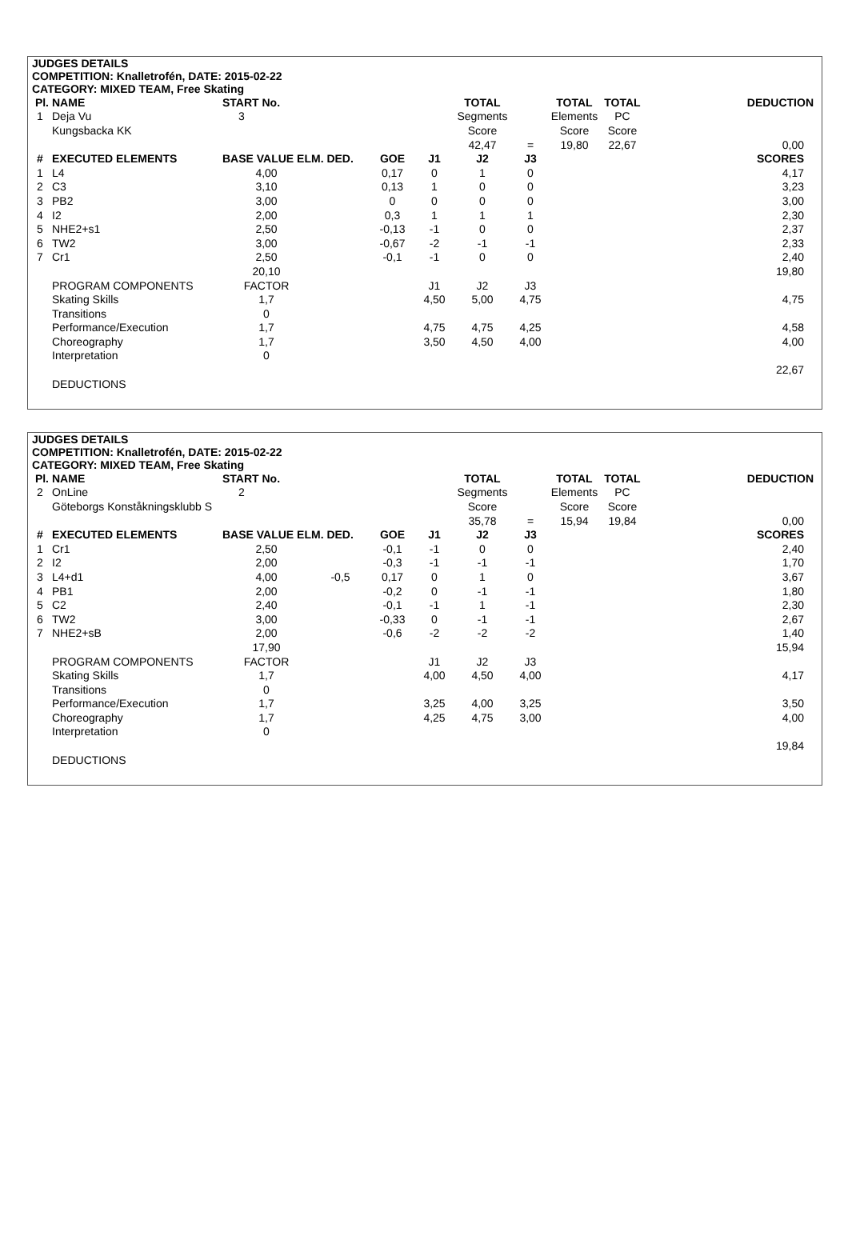JUDGES DETAILS
COMPETITION: Knalletrofén, DATE: 2015-02-22
CATEGORY: MIXED TEAM, Free Skating
| Pl. | NAME | START No. | | | | TOTAL | | TOTAL | TOTAL | DEDUCTION |
| --- | --- | --- | --- | --- | --- | --- | --- | --- | --- | --- |
| 1 | Deja Vu | 3 | | | | Segments | | Elements | PC | |
| | Kungsbacka KK | | | | | Score | | Score | Score | |
| | | | | | | 42,47 | = | 19,80 | 22,67 | 0,00 |
| # | EXECUTED ELEMENTS | BASE VALUE ELM. DED. | | GOE | J1 | J2 | J3 | | | SCORES |
| 1 | L4 | 4,00 | | 0,17 | 0 | 1 | 0 | | | 4,17 |
| 2 | C3 | 3,10 | | 0,13 | 1 | 0 | 0 | | | 3,23 |
| 3 | PB2 | 3,00 | | 0 | 0 | 0 | 0 | | | 3,00 |
| 4 | I2 | 2,00 | | 0,3 | 1 | 1 | 1 | | | 2,30 |
| 5 | NHE2+s1 | 2,50 | | -0,13 | -1 | 0 | 0 | | | 2,37 |
| 6 | TW2 | 3,00 | | -0,67 | -2 | -1 | -1 | | | 2,33 |
| 7 | Cr1 | 2,50 | | -0,1 | -1 | 0 | 0 | | | 2,40 |
| | | 20,10 | | | | | | | | 19,80 |
| | PROGRAM COMPONENTS | FACTOR | | | J1 | J2 | J3 | | | |
| | Skating Skills | 1,7 | | | 4,50 | 5,00 | 4,75 | | | 4,75 |
| | Transitions | 0 | | | | | | | | |
| | Performance/Execution | 1,7 | | | 4,75 | 4,75 | 4,25 | | | 4,58 |
| | Choreography | 1,7 | | | 3,50 | 4,50 | 4,00 | | | 4,00 |
| | Interpretation | 0 | | | | | | | | |
| | | | | | | | | | | 22,67 |
| | DEDUCTIONS | | | | | | | | | |
JUDGES DETAILS
COMPETITION: Knalletrofén, DATE: 2015-02-22
CATEGORY: MIXED TEAM, Free Skating
| Pl. | NAME | START No. | | | | TOTAL | | TOTAL | TOTAL | DEDUCTION |
| --- | --- | --- | --- | --- | --- | --- | --- | --- | --- | --- |
| 2 | OnLine | 2 | | | | Segments | | Elements | PC | |
| | Göteborgs Konståkningsklubb S | | | | | Score | | Score | Score | |
| | | | | | | 35,78 | = | 15,94 | 19,84 | 0,00 |
| # | EXECUTED ELEMENTS | BASE VALUE ELM. DED. | | GOE | J1 | J2 | J3 | | | SCORES |
| 1 | Cr1 | 2,50 | | -0,1 | -1 | 0 | 0 | | | 2,40 |
| 2 | I2 | 2,00 | | -0,3 | -1 | -1 | -1 | | | 1,70 |
| 3 | L4+d1 | 4,00 | -0,5 | 0,17 | 0 | 1 | 0 | | | 3,67 |
| 4 | PB1 | 2,00 | | -0,2 | 0 | -1 | -1 | | | 1,80 |
| 5 | C2 | 2,40 | | -0,1 | -1 | 1 | -1 | | | 2,30 |
| 6 | TW2 | 3,00 | | -0,33 | 0 | -1 | -1 | | | 2,67 |
| 7 | NHE2+sB | 2,00 | | -0,6 | -2 | -2 | -2 | | | 1,40 |
| | | 17,90 | | | | | | | | 15,94 |
| | PROGRAM COMPONENTS | FACTOR | | | J1 | J2 | J3 | | | |
| | Skating Skills | 1,7 | | | 4,00 | 4,50 | 4,00 | | | 4,17 |
| | Transitions | 0 | | | | | | | | |
| | Performance/Execution | 1,7 | | | 3,25 | 4,00 | 3,25 | | | 3,50 |
| | Choreography | 1,7 | | | 4,25 | 4,75 | 3,00 | | | 4,00 |
| | Interpretation | 0 | | | | | | | | |
| | | | | | | | | | | 19,84 |
| | DEDUCTIONS | | | | | | | | | |